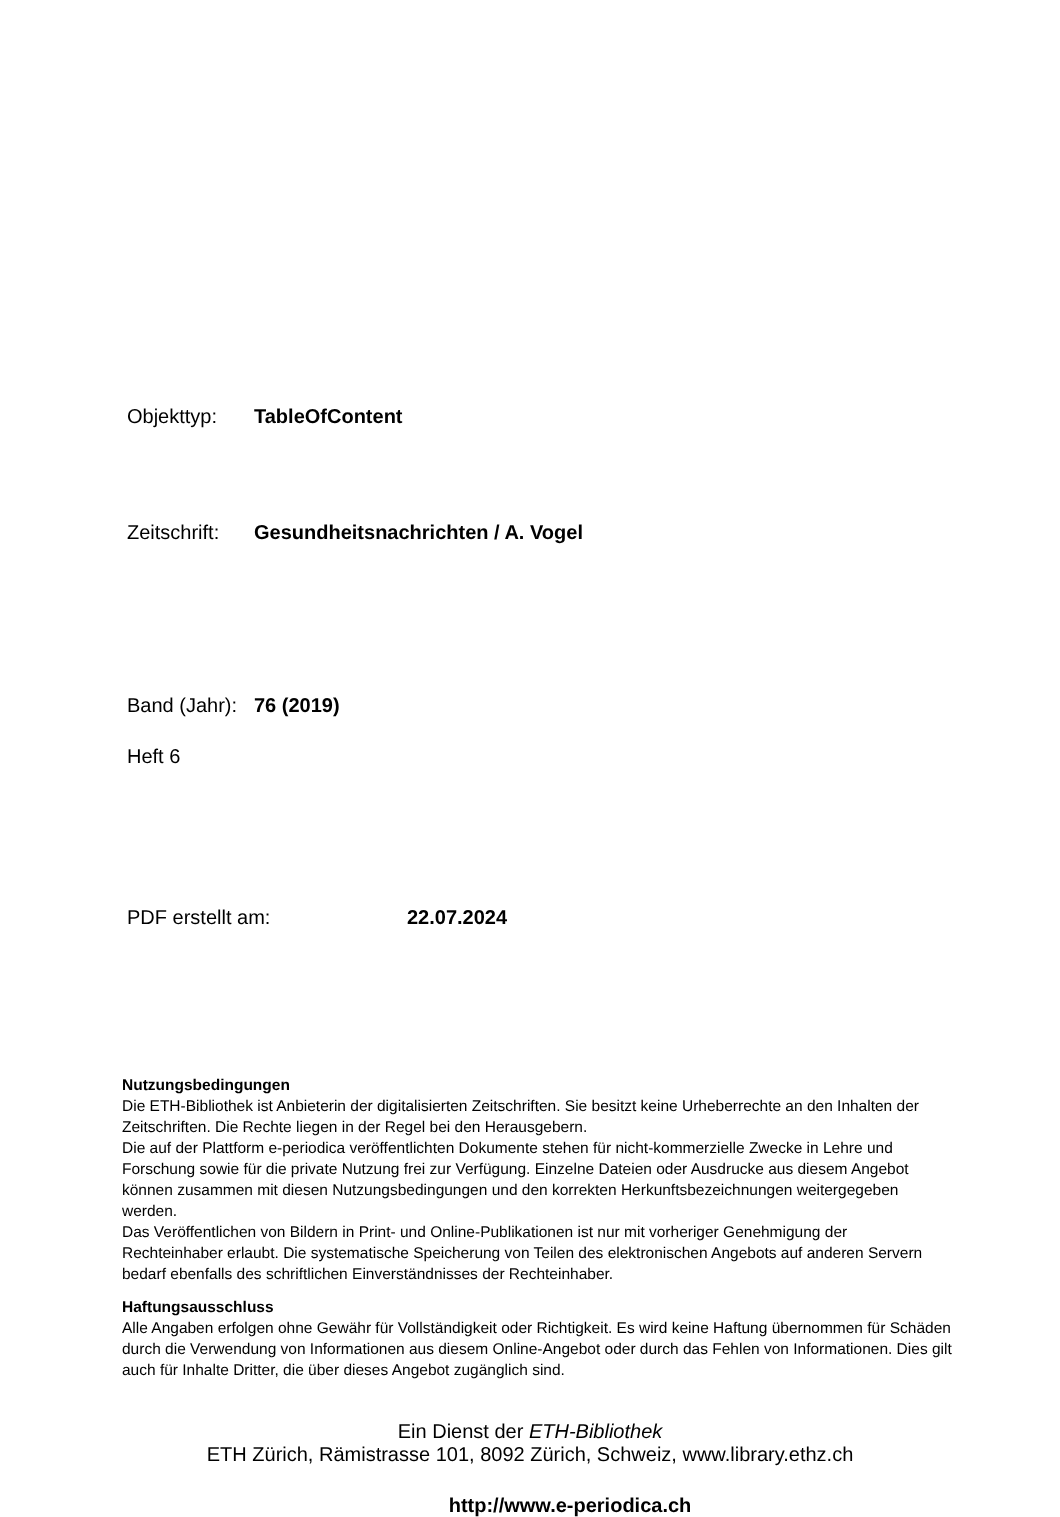Objekttyp: TableOfContent
Zeitschrift: Gesundheitsnachrichten / A. Vogel
Band (Jahr): 76 (2019)
Heft 6
PDF erstellt am: 22.07.2024
Nutzungsbedingungen
Die ETH-Bibliothek ist Anbieterin der digitalisierten Zeitschriften. Sie besitzt keine Urheberrechte an den Inhalten der Zeitschriften. Die Rechte liegen in der Regel bei den Herausgebern.
Die auf der Plattform e-periodica veröffentlichten Dokumente stehen für nicht-kommerzielle Zwecke in Lehre und Forschung sowie für die private Nutzung frei zur Verfügung. Einzelne Dateien oder Ausdrucke aus diesem Angebot können zusammen mit diesen Nutzungsbedingungen und den korrekten Herkunftsbezeichnungen weitergegeben werden.
Das Veröffentlichen von Bildern in Print- und Online-Publikationen ist nur mit vorheriger Genehmigung der Rechteinhaber erlaubt. Die systematische Speicherung von Teilen des elektronischen Angebots auf anderen Servern bedarf ebenfalls des schriftlichen Einverständnisses der Rechteinhaber.
Haftungsausschluss
Alle Angaben erfolgen ohne Gewähr für Vollständigkeit oder Richtigkeit. Es wird keine Haftung übernommen für Schäden durch die Verwendung von Informationen aus diesem Online-Angebot oder durch das Fehlen von Informationen. Dies gilt auch für Inhalte Dritter, die über dieses Angebot zugänglich sind.
Ein Dienst der ETH-Bibliothek
ETH Zürich, Rämistrasse 101, 8092 Zürich, Schweiz, www.library.ethz.ch
http://www.e-periodica.ch